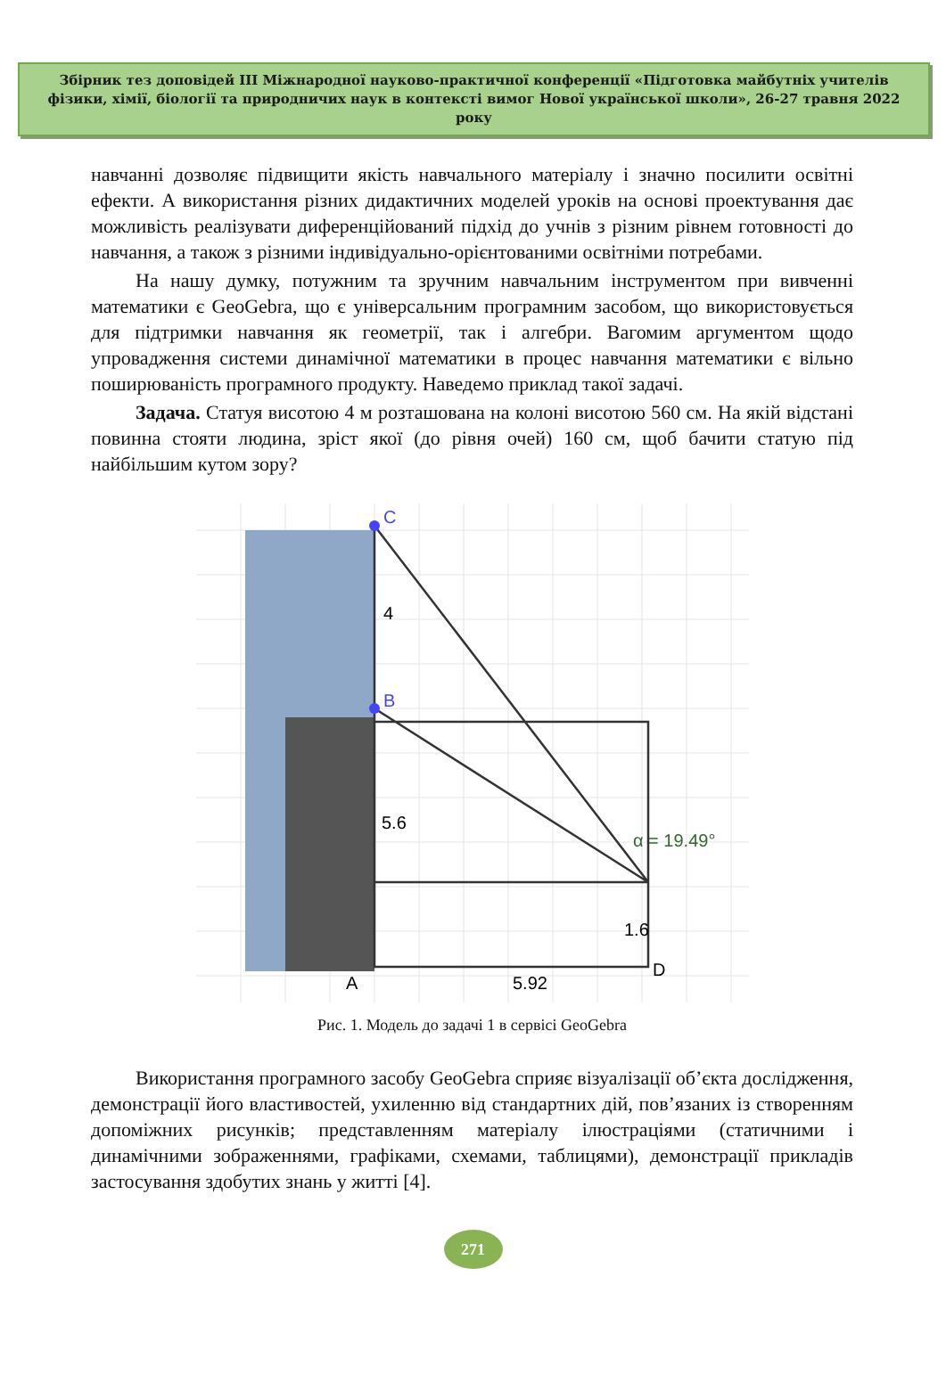Збірник тез доповідей ІІІ Міжнародної науково-практичної конференції «Підготовка майбутніх учителів фізики, хімії, біології та природничих наук в контексті вимог Нової української школи», 26-27 травня 2022 року
навчанні дозволяє підвищити якість навчального матеріалу і значно посилити освітні ефекти. А використання різних дидактичних моделей уроків на основі проектування дає можливість реалізувати диференційований підхід до учнів з різним рівнем готовності до навчання, а також з різними індивідуально-орієнтованими освітніми потребами.
На нашу думку, потужним та зручним навчальним інструментом при вивченні математики є GeoGebra, що є універсальним програмним засобом, що використовується для підтримки навчання як геометрії, так і алгебри. Вагомим аргументом щодо упровадження системи динамічної математики в процес навчання математики є вільно поширюваність програмного продукту. Наведемо приклад такої задачі.
Задача. Статуя висотою 4 м розташована на колоні висотою 560 см. На якій відстані повинна стояти людина, зріст якої (до рівня очей) 160 см, щоб бачити статую під найбільшим кутом зору?
C
B
4
5.6
1.6
A
D
5.92
α = 19.49°
Рис. 1. Модель до задачі 1 в сервісі GeoGebra
Використання програмного засобу GeoGebra сприяє візуалізації об’єкта дослідження, демонстрації його властивостей, ухиленню від стандартних дій, пов’язаних із створенням допоміжних рисунків; представленням матеріалу ілюстраціями (статичними і динамічними зображеннями, графіками, схемами, таблицями), демонстрації прикладів застосування здобутих знань у житті [4].
271